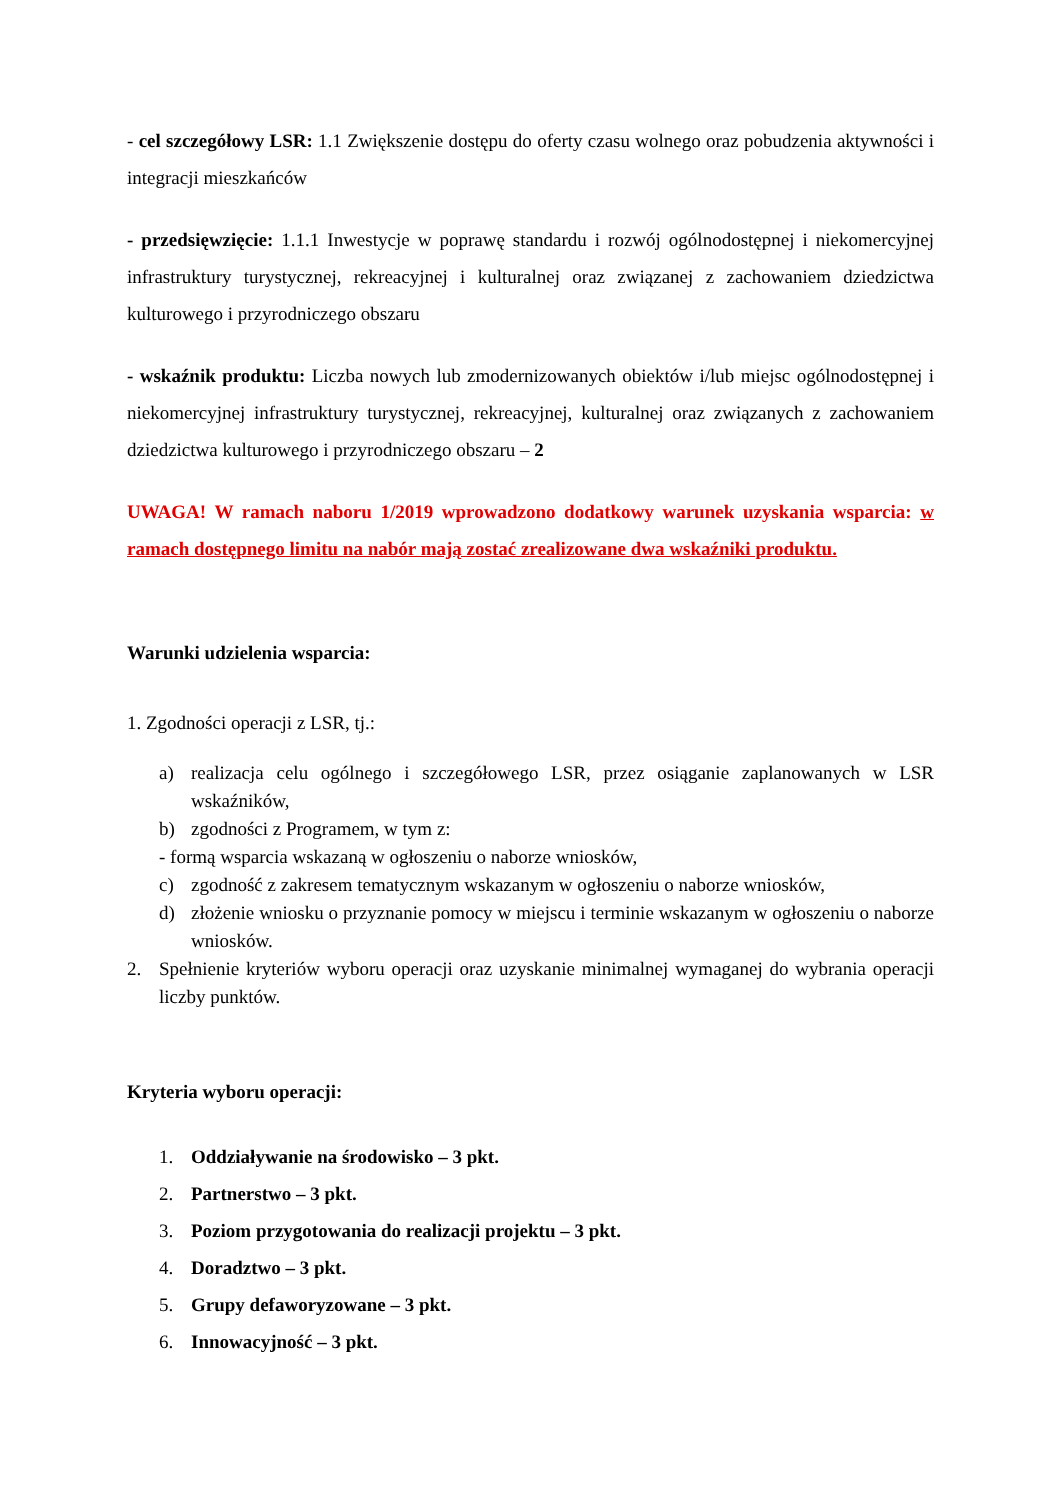- cel szczegółowy LSR: 1.1 Zwiększenie dostępu do oferty czasu wolnego oraz pobudzenia aktywności i integracji mieszkańców
- przedsięwzięcie: 1.1.1 Inwestycje w poprawę standardu i rozwój ogólnodostępnej i niekomercyjnej infrastruktury turystycznej, rekreacyjnej i kulturalnej oraz związanej z zachowaniem dziedzictwa kulturowego i przyrodniczego obszaru
- wskaźnik produktu: Liczba nowych lub zmodernizowanych obiektów i/lub miejsc ogólnodostępnej i niekomercyjnej infrastruktury turystycznej, rekreacyjnej, kulturalnej oraz związanych z zachowaniem dziedzictwa kulturowego i przyrodniczego obszaru – 2
UWAGA! W ramach naboru 1/2019 wprowadzono dodatkowy warunek uzyskania wsparcia: w ramach dostępnego limitu na nabór mają zostać zrealizowane dwa wskaźniki produktu.
Warunki udzielenia wsparcia:
1. Zgodności operacji z LSR, tj.:
a) realizacja celu ogólnego i szczegółowego LSR, przez osiąganie zaplanowanych w LSR wskaźników,
b) zgodności z Programem, w tym z:
- formą wsparcia wskazaną w ogłoszeniu o naborze wniosków,
c) zgodność z zakresem tematycznym wskazanym w ogłoszeniu o naborze wniosków,
d) złożenie wniosku o przyznanie pomocy w miejscu i terminie wskazanym w ogłoszeniu o naborze wniosków.
2. Spełnienie kryteriów wyboru operacji oraz uzyskanie minimalnej wymaganej do wybrania operacji liczby punktów.
Kryteria wyboru operacji:
1. Oddziaływanie na środowisko – 3 pkt.
2. Partnerstwo – 3 pkt.
3. Poziom przygotowania do realizacji projektu – 3 pkt.
4. Doradztwo – 3 pkt.
5. Grupy defaworyzowane – 3 pkt.
6. Innowacyjność – 3 pkt.